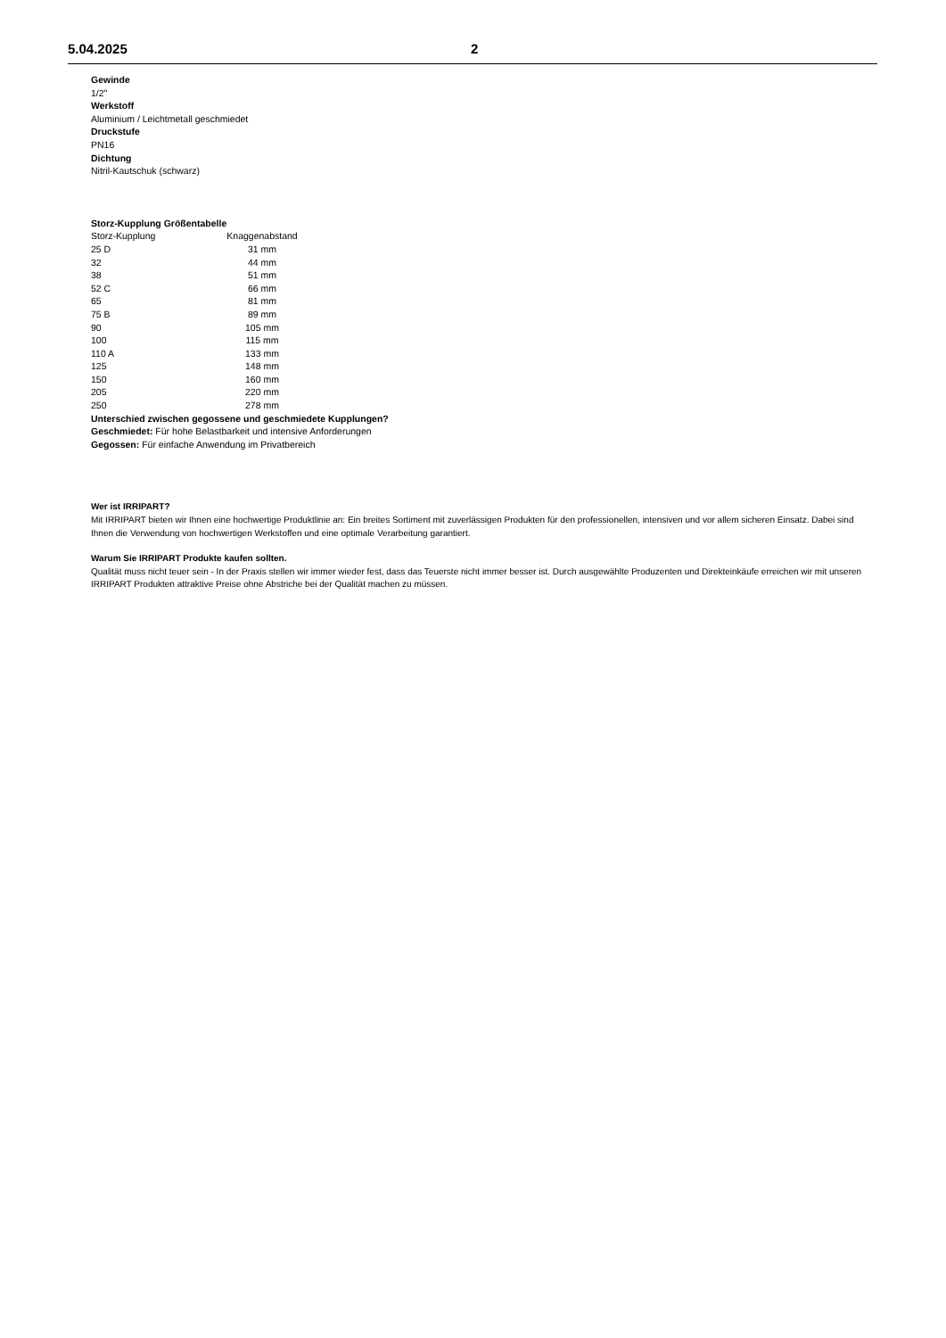5.04.2025 2
Gewinde
1/2"
Werkstoff
Aluminium / Leichtmetall geschmiedet
Druckstufe
PN16
Dichtung
Nitril-Kautschuk (schwarz)
Storz-Kupplung Größentabelle
| Storz-Kupplung | Knaggenabstand |
| 25 D | 31 mm |
| 32 | 44 mm |
| 38 | 51 mm |
| 52 C | 66 mm |
| 65 | 81 mm |
| 75 B | 89 mm |
| 90 | 105 mm |
| 100 | 115 mm |
| 110 A | 133 mm |
| 125 | 148 mm |
| 150 | 160 mm |
| 205 | 220 mm |
| 250 | 278 mm |
Unterschied zwischen gegossene und geschmiedete Kupplungen?
Geschmiedet: Für hohe Belastbarkeit und intensive Anforderungen
Gegossen: Für einfache Anwendung im Privatbereich
Wer ist IRRIPART?
Mit IRRIPART bieten wir Ihnen eine hochwertige Produktlinie an: Ein breites Sortiment mit zuverlässigen Produkten für den professionellen, intensiven und vor allem sicheren Einsatz. Dabei sind Ihnen die Verwendung von hochwertigen Werkstoffen und eine optimale Verarbeitung garantiert.
Warum Sie IRRIPART Produkte kaufen sollten.
Qualität muss nicht teuer sein - In der Praxis stellen wir immer wieder fest, dass das Teuerste nicht immer besser ist. Durch ausgewählte Produzenten und Direkteinkäufe erreichen wir mit unseren IRRIPART Produkten attraktive Preise ohne Abstriche bei der Qualität machen zu müssen.